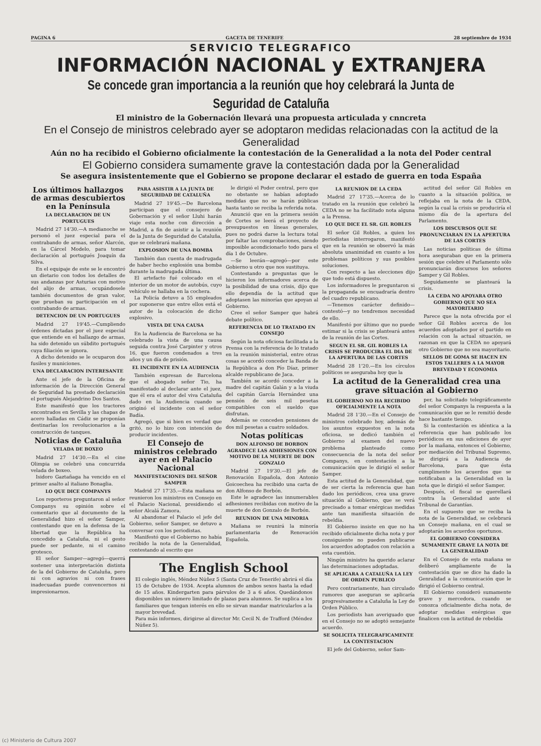PAGINA 6 GACETA DE TENERIFE 28 septiembre de 1934
SERVICIO TELEGRAFICO
INFORMACIÓN NACIONAL y EXTRANJERA
Se concede gran importancia a la reunión que hoy celebrará la Junta de Seguridad de Cataluña
El ministro de la Gobernación llevará una propuesta articulada y cnncreta
En el Consejo de ministros celebrado ayer se adoptaron medidas relacionadas con la actitud de la Generalidad
Aún no ha recibido el Gobierno oficialmente la contestación de la Generalidad a la nota del Poder central
El Gobierno considera sumamente grave la contestación dada por la Generalidad
Se asegura insistentemente que el Gobierno se propone declarar el estado de guerra en toda España
Los últimos hallazgos de armas descubiertos en la Península
LA DECLARACION DE UN PORTUGUES
Madrid 27 14'30.—A medianoche se personó el juez especial para el contrabando de armas, señor Alarcón, en la Cárcel Modelo, para tomar declaración al portugués Joaquín da Silva.
En el equipaje de este se le encontró un dietario con todos los detalles de sus andanzas por Asturias con motivo del alijo de armas, ocupándosele también documentos de gran valor, que prueban su participación en el contrabando de armas.
DETENCION DE UN PORTUGUES
Madrid 27 19'45.—Cumpliendo órdenes dictadas por el juez especial que entiende en el hallazgo de armas, ha sido detenido un súbdito portugués cuya filiación se ignora.
A dicho detenido se le ocuparon dos fusiles y municiones.
UNA DECLARACION INTERESANTE
Ante el jefe de la Oficina de información de la Dirección General de Seguridad ha prestado declaración el portugués Alejandrino Dos Santos.
Este manifestó que los tractores encontrados en Sevilla y las chapas de acero halladas en Cádiz se proponían destinarlas los revolucionarios a la construcción de tanques.
Noticias de Cataluña
VELADA DE BOXEO
Madrid 27 14'30.—En el cine Olimpia se celebró una concurrida velada de boxeo.
Isidoro Gaztañaga ha vencido en el primer asalto al italiano Bonaglia.
LO QUE DICE COMPANYS
Los reporteros preguntaron al señor Companys su opinión sobre el comentario que al documento de la Generalidad hizo el señor Samper, contestando que en la defensa de la libertad que la República ha concedido a Cataluña, ni el gesto puede ser pedante, ni el camino grotesco.
El señor Samper—agregó—querrá sostener una interpretación distinta de la del Gobierno de Cataluña, pero ni con agravios ni con frases inadecuadas puede convencernos ni impresionarnos.
PARA ASISTIR A LA JUNTA DE SEGURIDAD DE CATALUÑA
Madrid 27 19'45.—De Barcelona participan que el consejero de Gobernación y el señor Lluhi harán viaje esta noche con dirección a Madrid, a fin de asistir a la reunión de la Junta de Seguridad de Cataluña, que se celebrará mañana.
EXPLOSION DE UNA BOMBA
También dan cuenta de madrugada de haber hecho explosión una bomba durante la madrugada última.
El artefacto fué colocado en el interior de un motor de autobús, cuyo vehículo se hallaba en la cochera.
La Policía detuvo a 55 empleados por suponerse que entre ellos está el autor de la colocación de dicho explosivo.
VISTA DE UNA CAUSA
En la Audiencia de Barcelona se ha celebrado la vista de una causa seguida contra José Carpinter y otros 16, que fueron condenados a tres años y un día de prisión.
EL INCIDENTE EN LA AUDIENCIA
También expresan de Barcelona que el abogado señor Tio, ha manifestado al declarar ante el juez, que él era el autor del viva Cataluña dado en la Audiencia cuando se originó el incidente con el señor Badía.
Agregó, que si bien es verdad que gritó, no lo hizo con intención de producir incidentes.
El Consejo de ministros celebrado ayer en el Palacio Nacional
MANIFESTACIONES DEL SEÑOR SAMPER
Madrid 27 17'35.—Esta mañana se reunieron los ministros en Consejo en el Palacio Nacional, presidiendo el señor Alcalá Zamora.
Al abandonar el Palacio el jefe del Gobierno, señor Samper, se detuvo a conversar con los periodistas.
Manifestó que el Gobierno no había recibido la nota de la Generalidad, contestando al escrito que
le dirigió el Poder central, pero que no obstante se habían adoptado medidas que no se harán públicas hasta tanto se reciba la referida nota.
Anunció que en la primera sesión de Cortes se leerá el proyecto de presupuestos en líneas generales, pues no podrá darse la lectura total por faltar las comprobaciones, siendo imposible acondicionarlo todo para el día 1 de Octubre.
—Se leerán—agregó—por este Gobierno u otro que nos sustituya.
Contestando a preguntas que le hicieron los informadores acerca de la posibilidad de una crisis, dijo que ello dependía de la actitud que adoptasen las minorías que apoyan al Gobierno.
Cree el señor Samper que habrá debate político.
REFERENCIA DE LO TRATADO EN CONSEJO
Según la nota oficiosa facilitada a la Prensa con la referencia de lo tratado en la reunión ministerial, entre otras cosas se acordó conceder la Banda de la República a don Pío Díaz, primer alcalde republicano de Jaca.
También se acordó conceder a la madre del capitán Galán y a la viuda del capitán García Hernández una pensión de seis mil pesetas compatibles con el sueldo que disfrutan.
Además se conceden pensiones de dos mil pesetas a cuatro soldados.
Notas políticas
DON ALFONSO DE BORBON AGRADECE LAS ADHESIONES CON MOTIVO DE LA MUERTE DE DON GONZALO
Madrid 27 19'30.—El jefe de Renovación Española, don Antonio Goicoechea ha recibido una carta de don Alfonso de Borbón.
Este le agradece las innumerables adhesiones recibidas con motivo de la muerte de don Gonzalo de Borbón.
REUNION DE UNA MINORIA
Mañana se reunirá la minoría parlamentaria de Renovación Española.
The English School
El colegio inglés, Méndez Núñez 5 (Santa Cruz de Tenerife) abrirá el día 15 de Octubre de 1934. Acepta alumnos de ambos sexos hasta la edad de 15 años. Kindergarten para párvulos de 3 a 6 años. Quedándonos disponibles un número limitado de plazas para alumnos. Se suplica a los familiares que tengan interés en ello se sirvan mandar matricularlos a la mayor brevedad.
Para más informes, dirigirse al director Mr. Cecil N. de Trafford (Méndez Núñez 5).
LA REUNION DE LA CEDA
Madrid 27 17'35.—Acerca de lo tratado en la reunión que celebró la CEDA no se ha facilitado nota alguna a la Prensa.
LO QUE DICE EL SR. GIL ROBLES
El señor Gil Robles, a quien los periodistas interrogaron, manifestó que en la reunión se observó la más absoluta unanimidad en cuanto a los problemas políticos y sus posibles soluciones.
Con respecto a las elecciones dijo que todo está dispuesto.
Los informadores le preguntaron si la propaganda se encuadraría dentro del cuadro republicano.
—Tenemos carácter definido—contestó—y no tendremos necesidad de ello.
Manifestó por último que no puede estimar si la crisis se planteará antes de la reunión de las Cortes.
SEGUN EL SR. GIL ROBLES LA CRISIS SE PRODUCIRA EL DIA DE LA APERTURA DE LAS CORTES
Madrid 28 1'20.—En los círculos políticos se aseguraba hoy que la
actitud del señor Gil Robles en cuanto a la situación política, se reflejaba en la nota de la CEDA, según la cual la crisis se produciría el mismo día de la apertura del Parlamento.
LOS DISCURSOS QUE SE PRONUNCIARAN EN LA APERTURA DE LAS CORTES
Las noticias políticas de última hora aseguraban que en la primera sesión que celebre el Parlamento sólo pronunciarán discursos los señores Samper y Gil Robles.
Seguidamente se planteará la crisis.
LA CEDA NO APOYARA OTRO GOBIERNO QUE NO SEA MAYORITARIO
Parece que la nota ofrecida por el señor Gil Robles acerca de los acuerdos adoptados por el partido en relación con la actual situación, se razonan en que la CEDA no apoyará otro Gobierno que no sea mayoritario.
SELLOS DE GOMA SE HACEN EN ESTOS TALLERES A LA MAYOR BREVEDAD Y ECONOMIA
La actitud de la Generalidad crea una grave situación al Gobierno
EL GOBIERNO NO HA RECIBIDO OFICIALMENTE LA NOTA
Madrid 28 1'30.—En el Consejo de ministros celebrado hoy, además de los asuntos expuestos en la nota oficiosa, se dedicó también el Gobierno al examen del nuevo problema planteado como consecuencia de la nota del señor Companys, en contestación a la comunicación que le dirigió el señor Samper.
Esta actitud de la Generalidad, que de ser cierta la referencia que han dado los periódicos, crea una grave situación al Gobierno, que se verá precisado a tomar enérgicas medidas ante tan manifiesta situación de rebeldía.
El Gobierno insiste en que no ha recibido oficialmente dicha nota y por consiguiente no pueden publicarse los acuerdos adoptados con relación a esta cuestión.
Ningún ministro ha querido aclarar las determinaciones adoptadas.
SE APLICARA A CATALUÑA LA LEY DE ORDEN PUBLICO
Pero contrariamente, han circulado rumores que aseguran se aplicaría progresivamente a Cataluña la Ley de Orden Público.
Los periodists han averiguado que en el Consejo no se adoptó semejante acuerdo.
SE SOLICITA TELEGRAFICAMENTE LA CONTESTACION
El jefe del Gobierno, señor Sam-
per, ha solicitado telegráficamente del señor Companys la respuesta a la comunicación que se le remitió desde hace bastante tiempo.
Si la contestación es idéntica a la referencia que han publicado los periódicos en sus ediciones de ayer por la mañana, entonces el Gobierno, por mediación del Tribunal Supremo, se dirigirá a la Audiencia de Barcelona, para que ésta cumplimente los acuerdos que se notificaban a la Generalidad en la nota que le dirigió el señor Samper.
Después, el fiscal se querellará contra la Generalidad ante el Tribunal de Garantías.
En el supuesto que se reciba la nota de la Generalidad, se celebrará un Consejo mañana, en el cual se adoptarán los acuerdos oportunos.
EL GOBIERNO CONSIDERA SUMAMENTE GRAVE LA NOTA DE LA GENERALIDAD
En el Consejo de esta mañana se deliberó ampliamente de la contestación que se dice ha dado la Genralidad a la comunicación que le dirigió el Gobierno central.
El Gobierno consideró sumamente grave y mercedora, cuando se conozca oficialmente dicha nota, de adoptar medidas enérgicas que finalicen con la actitud de rebeldía
(c) Ministerio de Cultura 2007